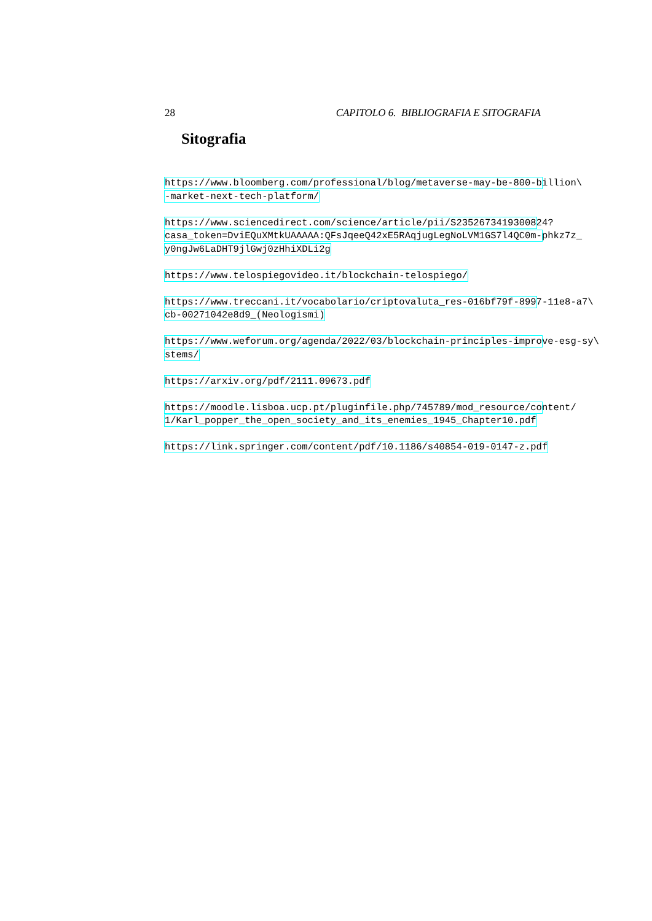28 CAPITOLO 6. BIBLIOGRAFIA E SITOGRAFIA
Sitografia
https://www.bloomberg.com/professional/blog/metaverse-may-be-800-billion\
-market-next-tech-platform/
https://www.sciencedirect.com/science/article/pii/S2352673419300824?
casa_token=DviEQuXMtkUAAAAA:QFsJqeeQ42xE5RAqjugLegNoLVM1GS7l4QC0m-phkz7z_
y0ngJw6LaDHT9jlGwj0zHhiXDLi2g
https://www.telospiegovideo.it/blockchain-telospiego/
https://www.treccani.it/vocabolario/criptovaluta_res-016bf79f-8997-11e8-a7\
cb-00271042e8d9_(Neologismi)
https://www.weforum.org/agenda/2022/03/blockchain-principles-improve-esg-sy\
stems/
https://arxiv.org/pdf/2111.09673.pdf
https://moodle.lisboa.ucp.pt/pluginfile.php/745789/mod_resource/content/
1/Karl_popper_the_open_society_and_its_enemies_1945_Chapter10.pdf
https://link.springer.com/content/pdf/10.1186/s40854-019-0147-z.pdf